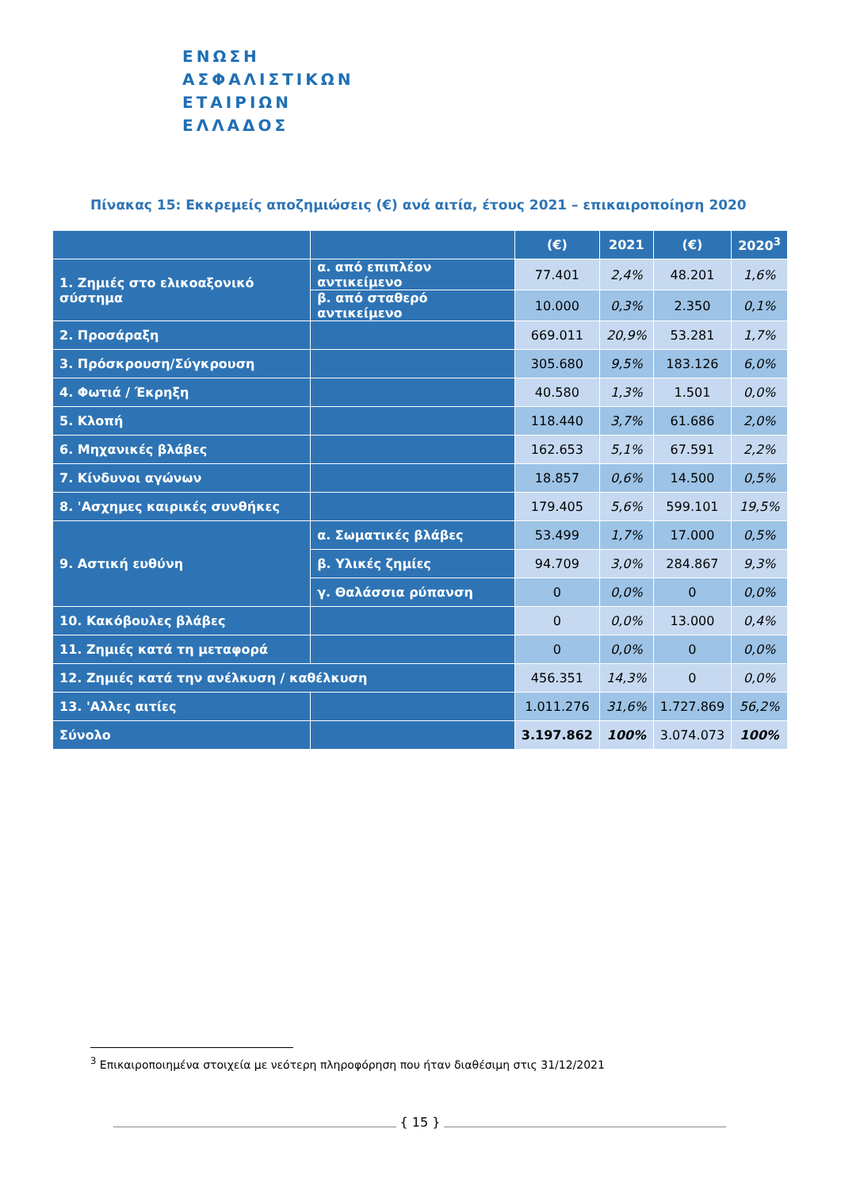ΕΝΩΣΗ
ΑΣΦΑΛΙΣΤΙΚΩΝ
ΕΤΑΙΡΙΩΝ
ΕΛΛΑΔΟΣ
Πίνακας 15: Εκκρεμείς αποζημιώσεις (€) ανά αιτία, έτους 2021 – επικαιροποίηση 2020
| | | (€) | 2021 | (€) | 2020<sup>3</sup> |
| --- | --- | --- | --- | --- | --- |
| 1. Ζημιές στο ελικοαξονικό σύστημα | α. από επιπλέον αντικείμενο | 77.401 | 2,4% | 48.201 | 1,6% |
| | β. από σταθερό αντικείμενο | 10.000 | 0,3% | 2.350 | 0,1% |
| 2. Προσάραξη | | 669.011 | 20,9% | 53.281 | 1,7% |
| 3. Πρόσκρουση/Σύγκρουση | | 305.680 | 9,5% | 183.126 | 6,0% |
| 4. Φωτιά / Έκρηξη | | 40.580 | 1,3% | 1.501 | 0,0% |
| 5. Κλοπή | | 118.440 | 3,7% | 61.686 | 2,0% |
| 6. Μηχανικές βλάβες | | 162.653 | 5,1% | 67.591 | 2,2% |
| 7. Κίνδυνοι αγώνων | | 18.857 | 0,6% | 14.500 | 0,5% |
| 8. 'Ασχημες καιρικές συνθήκες | | 179.405 | 5,6% | 599.101 | 19,5% |
| 9. Αστική ευθύνη | α. Σωματικές βλάβες | 53.499 | 1,7% | 17.000 | 0,5% |
| | β. Υλικές ζημίες | 94.709 | 3,0% | 284.867 | 9,3% |
| | γ. Θαλάσσια ρύπανση | 0 | 0,0% | 0 | 0,0% |
| 10. Κακόβουλες βλάβες | | 0 | 0,0% | 13.000 | 0,4% |
| 11. Ζημιές κατά τη μεταφορά | | 0 | 0,0% | 0 | 0,0% |
| 12. Ζημιές κατά την ανέλκυση / καθέλκυση | | 456.351 | 14,3% | 0 | 0,0% |
| 13. 'Αλλες αιτίες | | 1.011.276 | 31,6% | 1.727.869 | 56,2% |
| Σύνολο | | 3.197.862 | 100% | 3.074.073 | 100% |
<sup>3</sup> Επικαιροποιημένα στοιχεία με νεότερη πληροφόρηση που ήταν διαθέσιμη στις 31/12/2021
{ 15 }